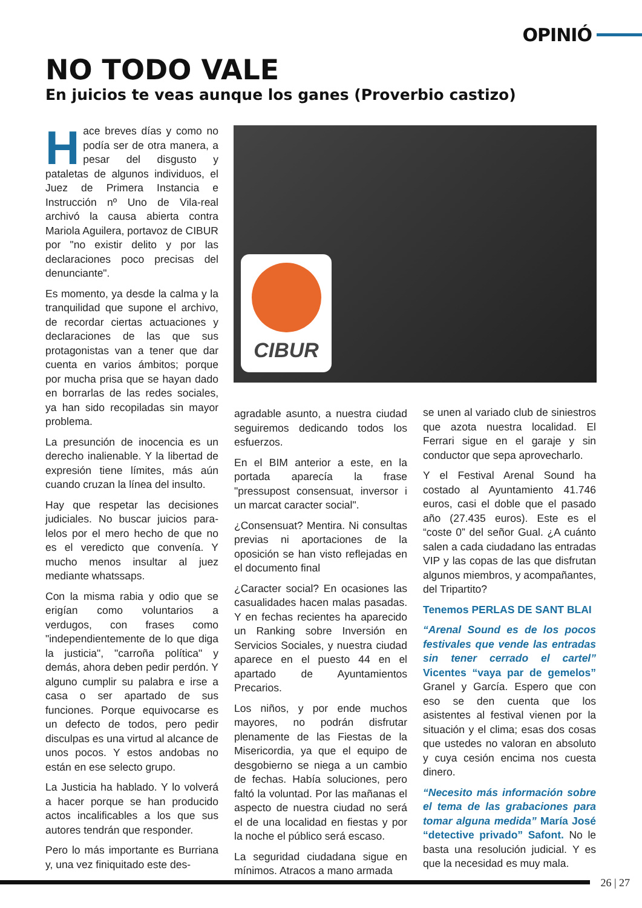OPINIÓ
NO TODO VALE
En juicios te veas aunque los ganes (Proverbio castizo)
CIBUR
Hace breves días y como no podía ser de otra manera, a pesar del disgusto y pataletas de algunos individuos, el Juez de Primera Instancia e Instrucción nº Uno de Vila-real archivó la causa abierta contra Mariola Aguilera, portavoz de CIBUR por "no existir delito y por las declaraciones poco precisas del denunciante".
Es momento, ya desde la calma y la tranquilidad que supone el archivo, de recordar ciertas actuaciones y declaraciones de las que sus protagonistas van a tener que dar cuenta en varios ámbitos; porque por mucha prisa que se hayan dado en borrarlas de las redes sociales, ya han sido recopiladas sin mayor problema.
La presunción de inocencia es un derecho inalienable. Y la libertad de expresión tiene límites, más aún cuando cruzan la línea del insulto.
Hay que respetar las decisiones judiciales. No buscar juicios para-lelos por el mero hecho de que no es el veredicto que convenía. Y mucho menos insultar al juez mediante whatssaps.
Con la misma rabia y odio que se erigían como voluntarios a verdugos, con frases como "independientemente de lo que diga la justicia", "carroña política" y demás, ahora deben pedir perdón. Y alguno cumplir su palabra e irse a casa o ser apartado de sus funciones. Porque equivocarse es un defecto de todos, pero pedir disculpas es una virtud al alcance de unos pocos. Y estos andobas no están en ese selecto grupo.
La Justicia ha hablado. Y lo volverá a hacer porque se han producido actos incalificables a los que sus autores tendrán que responder.
Pero lo más importante es Burriana y, una vez finiquitado este des-
agradable asunto, a nuestra ciudad seguiremos dedicando todos los esfuerzos.
En el BIM anterior a este, en la portada aparecía la frase "pressupost consensuat, inversor i un marcat caracter social".
¿Consensuat? Mentira. Ni consultas previas ni aportaciones de la oposición se han visto reflejadas en el documento final
¿Caracter social? En ocasiones las casualidades hacen malas pasadas. Y en fechas recientes ha aparecido un Ranking sobre Inversión en Servicios Sociales, y nuestra ciudad aparece en el puesto 44 en el apartado de Ayuntamientos Precarios.
Los niños, y por ende muchos mayores, no podrán disfrutar plenamente de las Fiestas de la Misericordia, ya que el equipo de desgobierno se niega a un cambio de fechas. Había soluciones, pero faltó la voluntad. Por las mañanas el aspecto de nuestra ciudad no será el de una localidad en fiestas y por la noche el público será escaso.
La seguridad ciudadana sigue en mínimos. Atracos a mano armada
se unen al variado club de siniestros que azota nuestra localidad. El Ferrari sigue en el garaje y sin conductor que sepa aprovecharlo.
Y el Festival Arenal Sound ha costado al Ayuntamiento 41.746 euros, casi el doble que el pasado año (27.435 euros). Este es el “coste 0” del señor Gual. ¿A cuánto salen a cada ciudadano las entradas VIP y las copas de las que disfrutan algunos miembros, y acompañantes, del Tripartito?
Tenemos PERLAS DE SANT BLAI
“Arenal Sound es de los pocos festivales que vende las entradas sin tener cerrado el cartel” Vicentes “vaya par de gemelos” Granel y García. Espero que con eso se den cuenta que los asistentes al festival vienen por la situación y el clima; esas dos cosas que ustedes no valoran en absoluto y cuya cesión encima nos cuesta dinero.
“Necesito más información sobre el tema de las grabaciones para tomar alguna medida” María José “detective privado” Safont. No le basta una resolución judicial. Y es que la necesidad es muy mala.
26 | 27